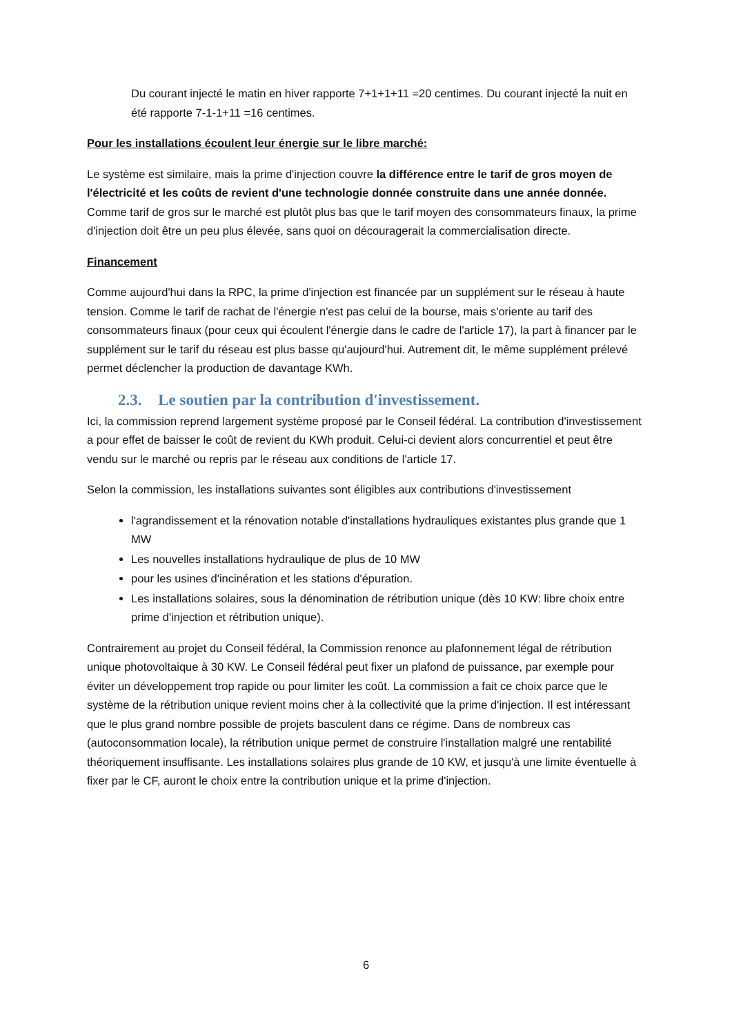Du courant injecté le matin en hiver rapporte 7+1+1+11 =20 centimes. Du courant injecté la nuit en été rapporte 7-1-1+11 =16 centimes.
Pour les installations écoulent leur énergie sur le libre marché:
Le système est similaire, mais la prime d'injection couvre la différence entre le tarif de gros moyen de l'électricité et les coûts de revient d'une technologie donnée construite dans une année donnée. Comme tarif de gros sur le marché est plutôt plus bas que le tarif moyen des consommateurs finaux, la prime d'injection doit être un peu plus élevée, sans quoi on découragerait la commercialisation directe.
Financement
Comme aujourd'hui dans la RPC, la prime d'injection est financée par un supplément sur le réseau à haute tension. Comme le tarif de rachat de l'énergie n'est pas celui de la bourse, mais s'oriente au tarif des consommateurs finaux (pour ceux qui écoulent l'énergie dans le cadre de l'article 17), la part à financer par le supplément sur le tarif du réseau est plus basse qu'aujourd'hui. Autrement dit, le même supplément prélevé permet déclencher la production de davantage KWh.
2.3. Le soutien par la contribution d'investissement.
Ici, la commission reprend largement système proposé par le Conseil fédéral. La contribution d'investissement a pour effet de baisser le coût de revient du KWh produit. Celui-ci devient alors concurrentiel et peut être vendu sur le marché ou repris par le réseau aux conditions de l'article 17.
Selon la commission, les installations suivantes sont éligibles aux contributions d'investissement
l'agrandissement et la rénovation notable d'installations hydrauliques existantes plus grande que 1 MW
Les nouvelles installations hydraulique de plus de 10 MW
pour les usines d'incinération et les stations d'épuration.
Les installations solaires, sous la dénomination de rétribution unique (dès 10 KW: libre choix entre prime d'injection et rétribution unique).
Contrairement au projet du Conseil fédéral, la Commission renonce au plafonnement légal de rétribution unique photovoltaique à 30 KW. Le Conseil fédéral peut fixer un plafond de puissance, par exemple pour éviter un développement trop rapide ou pour limiter les coût. La commission a fait ce choix parce que le système de la rétribution unique revient moins cher à la collectivité que la prime d'injection. Il est intéressant que le plus grand nombre possible de projets basculent dans ce régime. Dans de nombreux cas (autoconsommation locale), la rétribution unique permet de construire l'installation malgré une rentabilité théoriquement insuffisante. Les installations solaires plus grande de 10 KW, et jusqu'à une limite éventuelle à fixer par le CF, auront le choix entre la contribution unique et la prime d'injection.
6